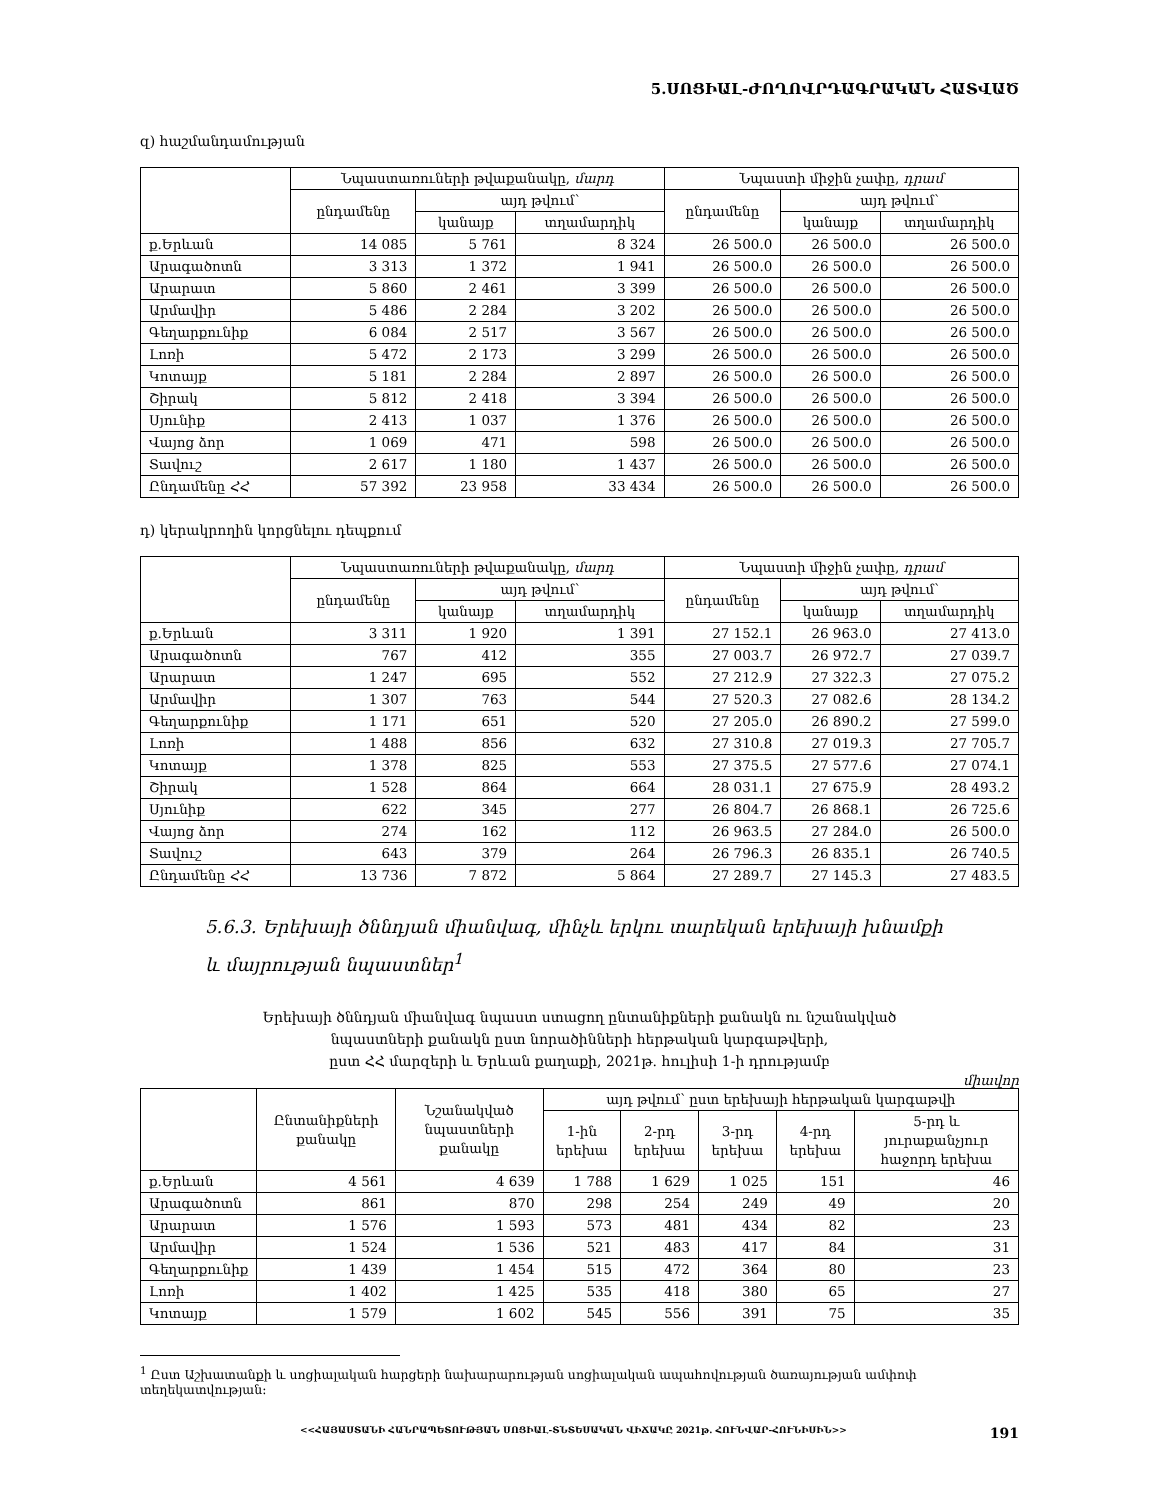5.ՍՈՑԻԱԼ-ԺՈՂՈՎՐԴԱԳՐԱԿԱՆ ՀԱՏՎԱԾ
զ) հաշմանդամության
| | Նպաստառուների թվաքանակը, մարդ | | | Նպաստի միջին չափը, դրամ | | |
| --- | --- | --- | --- | --- | --- | --- |
| | ընդամենը | այդ թվում՝ | | ընդամենը | այդ թվում՝ | |
| | | կանայք | տղամարդիկ | | կանայք | տղամարդիկ |
| ք.Երևան | 14 085 | 5 761 | 8 324 | 26 500.0 | 26 500.0 | 26 500.0 |
| Արագածոտն | 3 313 | 1 372 | 1 941 | 26 500.0 | 26 500.0 | 26 500.0 |
| Արարատ | 5 860 | 2 461 | 3 399 | 26 500.0 | 26 500.0 | 26 500.0 |
| Արմավիր | 5 486 | 2 284 | 3 202 | 26 500.0 | 26 500.0 | 26 500.0 |
| Գեղարքունիք | 6 084 | 2 517 | 3 567 | 26 500.0 | 26 500.0 | 26 500.0 |
| Լոռի | 5 472 | 2 173 | 3 299 | 26 500.0 | 26 500.0 | 26 500.0 |
| Կոտայք | 5 181 | 2 284 | 2 897 | 26 500.0 | 26 500.0 | 26 500.0 |
| Շիրակ | 5 812 | 2 418 | 3 394 | 26 500.0 | 26 500.0 | 26 500.0 |
| Սյունիք | 2 413 | 1 037 | 1 376 | 26 500.0 | 26 500.0 | 26 500.0 |
| Վայոց ձոր | 1 069 | 471 | 598 | 26 500.0 | 26 500.0 | 26 500.0 |
| Տավուշ | 2 617 | 1 180 | 1 437 | 26 500.0 | 26 500.0 | 26 500.0 |
| Ընդամենը ՀՀ | 57 392 | 23 958 | 33 434 | 26 500.0 | 26 500.0 | 26 500.0 |
դ) կերակրողին կորցնելու դեպքում
| | Նպաստառուների թվաքանակը, մարդ | | | Նպաստի միջին չափը, դրամ | | |
| --- | --- | --- | --- | --- | --- | --- |
| | ընդամենը | այդ թվում՝ | | ընդամենը | այդ թվում՝ | |
| | | կանայք | տղամարդիկ | | կանայք | տղամարդիկ |
| ք.Երևան | 3 311 | 1 920 | 1 391 | 27 152.1 | 26 963.0 | 27 413.0 |
| Արագածոտն | 767 | 412 | 355 | 27 003.7 | 26 972.7 | 27 039.7 |
| Արարատ | 1 247 | 695 | 552 | 27 212.9 | 27 322.3 | 27 075.2 |
| Արմավիր | 1 307 | 763 | 544 | 27 520.3 | 27 082.6 | 28 134.2 |
| Գեղարքունիք | 1 171 | 651 | 520 | 27 205.0 | 26 890.2 | 27 599.0 |
| Լոռի | 1 488 | 856 | 632 | 27 310.8 | 27 019.3 | 27 705.7 |
| Կոտայք | 1 378 | 825 | 553 | 27 375.5 | 27 577.6 | 27 074.1 |
| Շիրակ | 1 528 | 864 | 664 | 28 031.1 | 27 675.9 | 28 493.2 |
| Սյունիք | 622 | 345 | 277 | 26 804.7 | 26 868.1 | 26 725.6 |
| Վայոց ձոր | 274 | 162 | 112 | 26 963.5 | 27 284.0 | 26 500.0 |
| Տավուշ | 643 | 379 | 264 | 26 796.3 | 26 835.1 | 26 740.5 |
| Ընդամենը ՀՀ | 13 736 | 7 872 | 5 864 | 27 289.7 | 27 145.3 | 27 483.5 |
5.6.3. Երեխայի ծննդյան միանվագ, մինչև երկու տարեկան երեխայի խնամքի
և մայրության նպաստներ<sup>1</sup>
Երեխայի ծննդյան միանվագ նպաստ ստացող ընտանիքների քանակն ու նշանակված
նպաստների քանակն ըստ նորածինների հերթական կարգաթվերի,
ըստ ՀՀ մարզերի և Երևան քաղաքի, 2021թ. հուլիսի 1-ի դրությամբ
միավոր
| | Ընտանիքների քանակը | Նշանակված նպաստների քանակը | այդ թվում՝ ըստ երեխայի հերթական կարգաթվի | | | | |
| --- | --- | --- | --- | --- | --- | --- | --- |
| | | | 1-ին երեխա | 2-րդ երեխա | 3-րդ երեխա | 4-րդ երեխա | 5-րդ և յուրաքանչյուր հաջորդ երեխա |
| ք.Երևան | 4 561 | 4 639 | 1 788 | 1 629 | 1 025 | 151 | 46 |
| Արագածոտն | 861 | 870 | 298 | 254 | 249 | 49 | 20 |
| Արարատ | 1 576 | 1 593 | 573 | 481 | 434 | 82 | 23 |
| Արմավիր | 1 524 | 1 536 | 521 | 483 | 417 | 84 | 31 |
| Գեղարքունիք | 1 439 | 1 454 | 515 | 472 | 364 | 80 | 23 |
| Լոռի | 1 402 | 1 425 | 535 | 418 | 380 | 65 | 27 |
| Կոտայք | 1 579 | 1 602 | 545 | 556 | 391 | 75 | 35 |
<sup>1</sup> Ըստ Աշխատանքի և սոցիալական հարցերի նախարարության սոցիալական ապահովության ծառայության ամփոփ տեղեկատվության:
<<ՀԱՅԱՍՏԱՆԻ ՀԱՆՐԱՊԵՏՈՒԹՅԱՆ ՍՈՑԻԱԼ-ՏՆՏԵՍԱԿԱՆ ՎԻՃԱԿԸ 2021թ. ՀՈՒՆՎԱՐ-ՀՈՒՆԻՍԻՆ>> 191